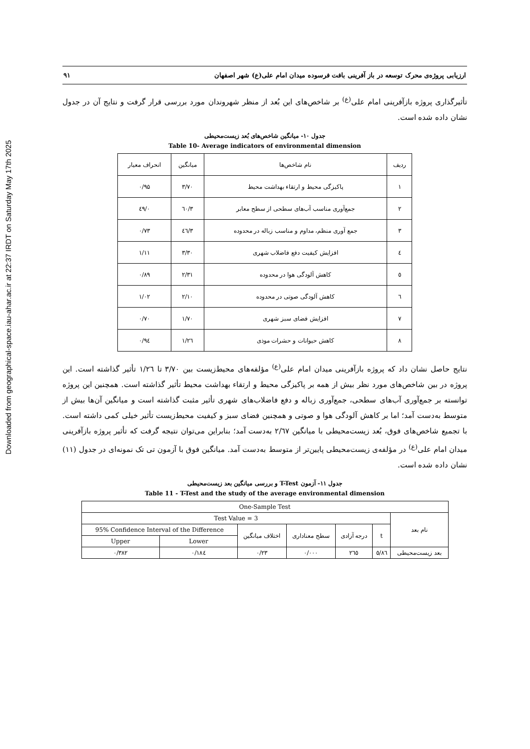Downloaded from geographical-space.iau-ahar.ac.ir at 22:37 IRDT on Saturday May 17th 2025
ارزیابی پروژه‌ی محرک توسعه در باز آفرینی بافت فرسوده میدان امام علی(ع) شهر اصفهان ۹۱
تأثیرگذاری پروژه بازآفرینی امام علی<sup>(ع)</sup> بر شاخص‌های این بُعد از منظر شهروندان مورد بررسی قرار گرفت و نتایج آن در جدول نشان داده شده است.
جدول ۱۰- میانگین شاخص‌های بُعد زیست‌محیطی
Table 10- Average indicators of environmental dimension
| ردیف | نام شاخص‌ها | میانگین | انحراف معیار |
| --- | --- | --- | --- |
| ۱ | پاکیزگی محیط و ارتقاء بهداشت محیط | ۳/۷۰ | ۰/۹۵ |
| ۲ | جمع‌آوری مناسب آب‌های سطحی از سطح معابر | ۳/٦۰ | ۰/٤۹ |
| ۳ | جمع آوری منظم، مداوم و مناسب زباله در محدوده | ۳/٤٦ | ۰/۷۳ |
| ٤ | افزایش کیفیت دفع فاضلاب شهری | ۳/۳۰ | ۱/۱۱ |
| ٥ | کاهش آلودگی هوا در محدوده | ۲/۳۱ | ۰/۸۹ |
| ٦ | کاهش آلودگی صوتی در محدوده | ۲/۱۰ | ۱/۰۲ |
| ۷ | افزایش فضای سبز شهری | ۱/۷۰ | ۰/۷۰ |
| ۸ | کاهش حیوانات و حشرات موذی | ۱/۲٦ | ۰/۹٤ |
نتایج حاصل نشان داد که پروژه بازآفرینی میدان امام علی<sup>(ع)</sup> مؤلفه‌های محیط‌زیست بین ۳/۷۰ تا ۱/۲٦ تأثیر گذاشته است. این پروژه در بین شاخص‌های مورد نظر بیش از همه بر پاکیزگی محیط و ارتقاء بهداشت محیط تأثیر گذاشته است. همچنین این پروژه توانسته بر جمع‌آوری آب‌های سطحی، جمع‌آوری زباله و دفع فاضلاب‌های شهری تأثیر مثبت گذاشته است و میانگین آن‌ها بیش از متوسط به‌دست آمد؛ اما بر کاهش آلودگی هوا و صوتی و همچنین فضای سبز و کیفیت محیط‌زیست تأثیر خیلی کمی داشته است. با تجمیع شاخص‌های فوق، بُعد زیست‌محیطی با میانگین ۲/٦۷ به‌دست آمد؛ بنابراین می‌توان نتیجه گرفت که تأثیر پروژه بازآفرینی میدان امام علی<sup>(ع)</sup> در مؤلفه‌ی زیست‌محیطی پایین‌تر از متوسط به‌دست آمد. میانگین فوق با آزمون تی تک نمونه‌ای در جدول (۱۱) نشان داده شده است.
جدول ۱۱- آزمون T-Test و بررسی میانگین بعد زیست‌محیطی
Table 11 - T-Test and the study of the average environmental dimension
| One-Sample Test | | | | | | |
| --- | --- | --- | --- | --- | --- | --- |
| Test Value = 3 | | | | | | نام بعد |
| 95% Confidence Interval of the Difference | | اختلاف میانگین | سطح معناداری | درجه آزادی | t | |
| Upper | Lower | | | | | |
| ۰/۳۸۲ | ۰/۱۸٤ | ۰/۲۳ | ۰/۰۰۰ | ۲٦٥ | ٥/۸٦ | بعد زیست‌محیطی |